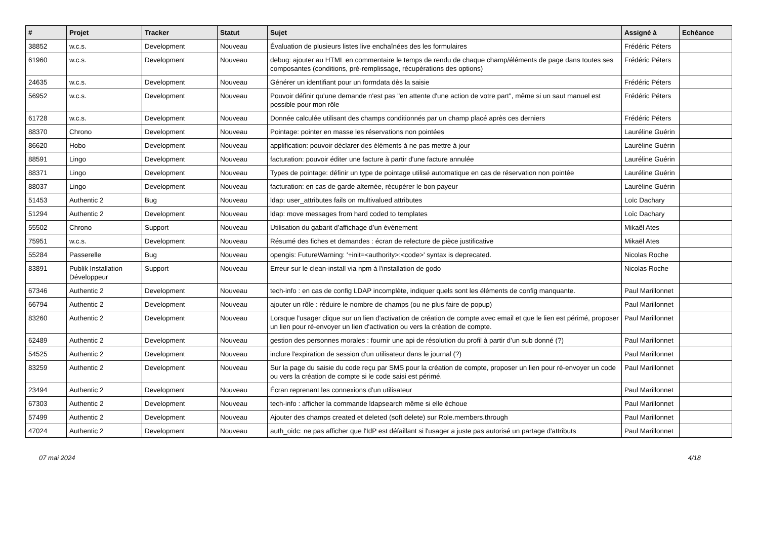| # | Projet | Tracker | Statut | Sujet | Assigné à | Echéance |
| --- | --- | --- | --- | --- | --- | --- |
| 38852 | w.c.s. | Development | Nouveau | Évaluation de plusieurs listes live enchaînées des les formulaires | Frédéric Péters | |
| 61960 | w.c.s. | Development | Nouveau | debug: ajouter au HTML en commentaire le temps de rendu de chaque champ/éléments de page dans toutes ses composantes (conditions, pré-remplissage, récupérations des options) | Frédéric Péters | |
| 24635 | w.c.s. | Development | Nouveau | Générer un identifiant pour un formdata dès la saisie | Frédéric Péters | |
| 56952 | w.c.s. | Development | Nouveau | Pouvoir définir qu'une demande n'est pas "en attente d'une action de votre part", même si un saut manuel est possible pour mon rôle | Frédéric Péters | |
| 61728 | w.c.s. | Development | Nouveau | Donnée calculée utilisant des champs conditionnés par un champ placé après ces derniers | Frédéric Péters | |
| 88370 | Chrono | Development | Nouveau | Pointage: pointer en masse les réservations non pointées | Lauréline Guérin | |
| 86620 | Hobo | Development | Nouveau | applification: pouvoir déclarer des éléments à ne pas mettre à jour | Lauréline Guérin | |
| 88591 | Lingo | Development | Nouveau | facturation: pouvoir éditer une facture à partir d'une facture annulée | Lauréline Guérin | |
| 88371 | Lingo | Development | Nouveau | Types de pointage: définir un type de pointage utilisé automatique en cas de réservation non pointée | Lauréline Guérin | |
| 88037 | Lingo | Development | Nouveau | facturation: en cas de garde alternée, récupérer le bon payeur | Lauréline Guérin | |
| 51453 | Authentic 2 | Bug | Nouveau | ldap: user_attributes fails on multivalued attributes | Loïc Dachary | |
| 51294 | Authentic 2 | Development | Nouveau | ldap: move messages from hard coded to templates | Loïc Dachary | |
| 55502 | Chrono | Support | Nouveau | Utilisation du gabarit d’affichage d’un événement | Mikaël Ates | |
| 75951 | w.c.s. | Development | Nouveau | Résumé des fiches et demandes : écran de relecture de pièce justificative | Mikaël Ates | |
| 55284 | Passerelle | Bug | Nouveau | opengis: FutureWarning: '+init=<authority>:<code>' syntax is deprecated. | Nicolas Roche | |
| 83891 | Publik Installation Développeur | Support | Nouveau | Erreur sur le clean-install via npm à l'installation de godo | Nicolas Roche | |
| 67346 | Authentic 2 | Development | Nouveau | tech-info : en cas de config LDAP incomplète, indiquer quels sont les éléments de config manquante. | Paul Marillonnet | |
| 66794 | Authentic 2 | Development | Nouveau | ajouter un rôle : réduire le nombre de champs (ou ne plus faire de popup) | Paul Marillonnet | |
| 83260 | Authentic 2 | Development | Nouveau | Lorsque l'usager clique sur un lien d'activation de création de compte avec email et que le lien est périmé, proposer un lien pour ré-envoyer un lien d'activation ou vers la création de compte. | Paul Marillonnet | |
| 62489 | Authentic 2 | Development | Nouveau | gestion des personnes morales : fournir une api de résolution du profil à partir d’un sub donné (?) | Paul Marillonnet | |
| 54525 | Authentic 2 | Development | Nouveau | inclure l'expiration de session d'un utilisateur dans le journal (?) | Paul Marillonnet | |
| 83259 | Authentic 2 | Development | Nouveau | Sur la page du saisie du code reçu par SMS pour la création de compte, proposer un lien pour ré-envoyer un code ou vers la création de compte si le code saisi est périmé. | Paul Marillonnet | |
| 23494 | Authentic 2 | Development | Nouveau | Écran reprenant les connexions d'un utilisateur | Paul Marillonnet | |
| 67303 | Authentic 2 | Development | Nouveau | tech-info : afficher la commande ldapsearch même si elle échoue | Paul Marillonnet | |
| 57499 | Authentic 2 | Development | Nouveau | Ajouter des champs created et deleted (soft delete) sur Role.members.through | Paul Marillonnet | |
| 47024 | Authentic 2 | Development | Nouveau | auth_oidc: ne pas afficher que l'IdP est défaillant si l'usager a juste pas autorisé un partage d'attributs | Paul Marillonnet | |
07 mai 2024 4/18